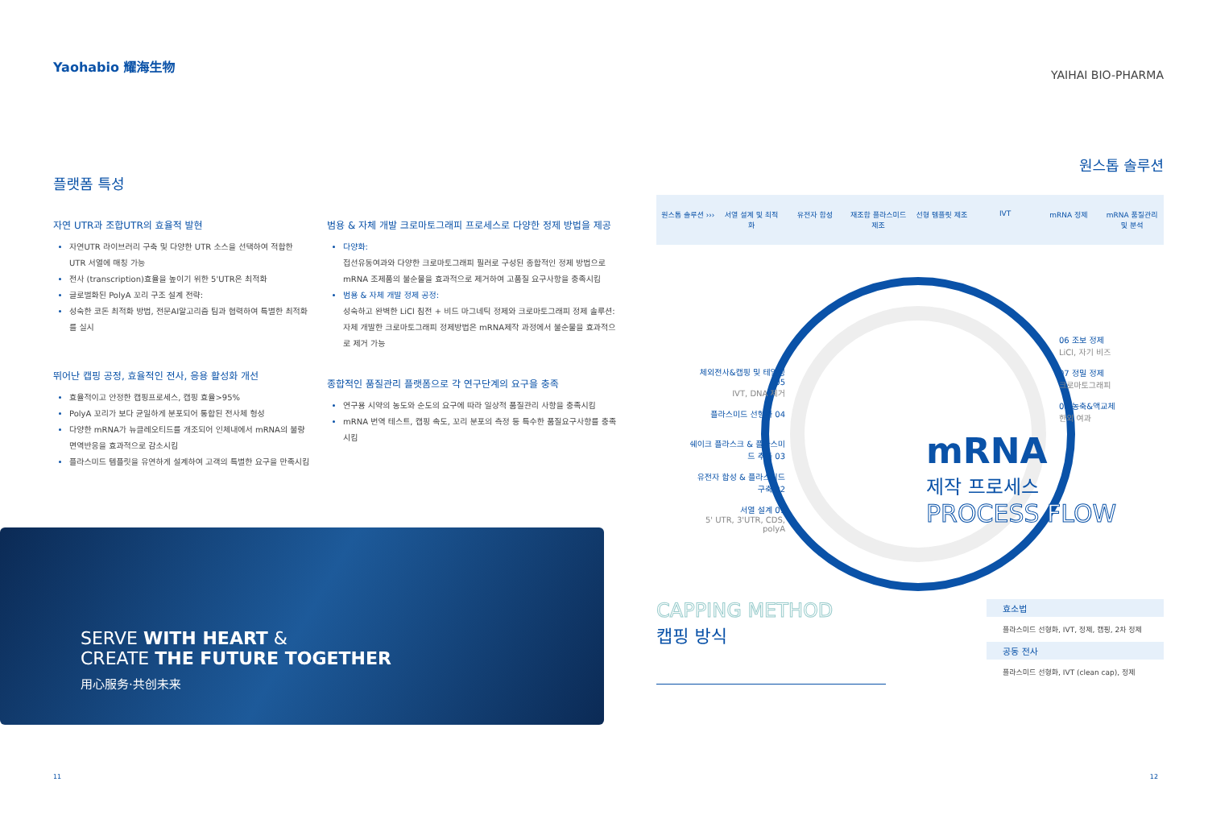Yaohabio 耀海生物
플랫폼 특성
자연 UTR과 조합UTR의 효율적 발현
자연UTR 라이브러리 구축 및 다양한 UTR 소스을 선택하여 적합한 UTR 서열에 매칭 가능
전사 (transcription)효율을 높이기 위한 5'UTR은 최적화
글로벌화된 PolyA 꼬리 구조 설계 전략:
성숙한 코돈 최적화 방법, 전문AI알고리즘 팀과 협력하여 특별한 최적화를 실시
뛰어난 캡핑 공정, 효율적인 전사, 응용 활성화 개선
효율적이고 안정한 캡핑프로세스, 캡핑 효율>95%
PolyA 꼬리가 보다 균일하게 분포되어 통합된 전사체 형성
다양한 mRNA가 뉴클레오티드를 개조되어 인체내에서 mRNA의 불량 면역반응을 효과적으로 감소시킴
플라스미드 템플릿을 유연하게 설계하여 고객의 특별한 요구을 만족시킴
범용 & 자체 개발 크로마토그래피 프로세스로 다양한 정제 방법을 제공
다양화:
접선유동여과와 다양한 크로마토그래피 필러로 구성된 종합적인 정제 방법으로 mRNA 조제품의 불순물을 효과적으로 제거하여 고품질 요구사항을 충족시킴
범용 & 자체 개발 정제 공정:
성숙하고 완벽한 LiCl 침전 + 비드 마그네틱 정제와 크로마토그래피 정제 솔루션:
자체 개발한 크로마토그래피 정제방법은 mRNA제작 과정에서 불순물을 효과적으로 제거 가능
종합적인 품질관리 플랫폼으로 각 연구단계의 요구을 충족
연구용 시약의 농도와 순도의 요구에 따라 일상적 품질관리 사항을 충족시킴
mRNA 번역 테스트, 캡핑 속도, 꼬리 분포의 측정 등 특수한 품질요구사항를 충족시킴
SERVE WITH HEART &
CREATE THE FUTURE TOGETHER
用心服务·共创未来
11
YAIHAI BIO-PHARMA
원스톱 솔루션
원스톱 솔루션 ››› 서열 설계 및 최적화 유전자 합성 재조합 플라스미드 제조 선형 템플릿 제조 IVT mRNA 정제 mRNA 품질관리 및 분석
체외전사&캡핑 및 테일링 05
IVT, DNA 제거
플라스미드 선형화 04
쉐이크 플라스크 & 플라스미드 추출 03
유전자 합성 & 플라스미드 구축 02
서열 설계 01
5' UTR, 3'UTR, CDS, polyA
06 조보 정제
LiCl, 자기 비즈
07 정밀 정제
크로마토그래피
08 농축&액교체
한외 여과
mRNA
제작 프로세스
PROCESS FLOW
CAPPING METHOD
캡핑 방식
효소법
플라스미드 선형화, IVT, 정제, 캡핑, 2차 정제
공동 전사
플라스미드 선형화, IVT (clean cap), 정제
12